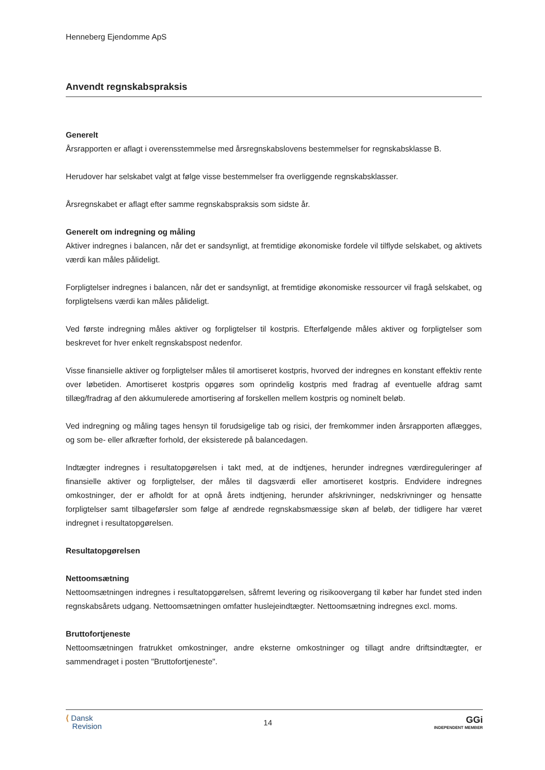Henneberg Ejendomme ApS
Anvendt regnskabspraksis
Generelt
Årsrapporten er aflagt i overensstemmelse med årsregnskabslovens bestemmelser for regnskabsklasse B.
Herudover har selskabet valgt at følge visse bestemmelser fra overliggende regnskabsklasser.
Årsregnskabet er aflagt efter samme regnskabspraksis som sidste år.
Generelt om indregning og måling
Aktiver indregnes i balancen, når det er sandsynligt, at fremtidige økonomiske fordele vil tilflyde selskabet, og aktivets værdi kan måles pålideligt.
Forpligtelser indregnes i balancen, når det er sandsynligt, at fremtidige økonomiske ressourcer vil fragå selskabet, og forpligtelsens værdi kan måles pålideligt.
Ved første indregning måles aktiver og forpligtelser til kostpris. Efterfølgende måles aktiver og forpligtelser som beskrevet for hver enkelt regnskabspost nedenfor.
Visse finansielle aktiver og forpligtelser måles til amortiseret kostpris, hvorved der indregnes en konstant effektiv rente over løbetiden. Amortiseret kostpris opgøres som oprindelig kostpris med fradrag af eventuelle afdrag samt tillæg/fradrag af den akkumulerede amortisering af forskellen mellem kostpris og nominelt beløb.
Ved indregning og måling tages hensyn til forudsigelige tab og risici, der fremkommer inden årsrapporten aflægges, og som be- eller afkræfter forhold, der eksisterede på balancedagen.
Indtægter indregnes i resultatopgørelsen i takt med, at de indtjenes, herunder indregnes værdireguleringer af finansielle aktiver og forpligtelser, der måles til dagsværdi eller amortiseret kostpris. Endvidere indregnes omkostninger, der er afholdt for at opnå årets indtjening, herunder afskrivninger, nedskrivninger og hensatte forpligtelser samt tilbageførsler som følge af ændrede regnskabsmæssige skøn af beløb, der tidligere har været indregnet i resultatopgørelsen.
Resultatopgørelsen
Nettoomsætning
Nettoomsætningen indregnes i resultatopgørelsen, såfremt levering og risikoovergang til køber har fundet sted inden regnskabsårets udgang. Nettoomsætningen omfatter huslejeindtægter. Nettoomsætning indregnes excl. moms.
Bruttofortjeneste
Nettoomsætningen fratrukket omkostninger, andre eksterne omkostninger og tillagt andre driftsindtægter, er sammendraget i posten "Bruttofortjeneste".
⟨ Dansk
Revision
14
GGi
INDEPENDENT MEMBER